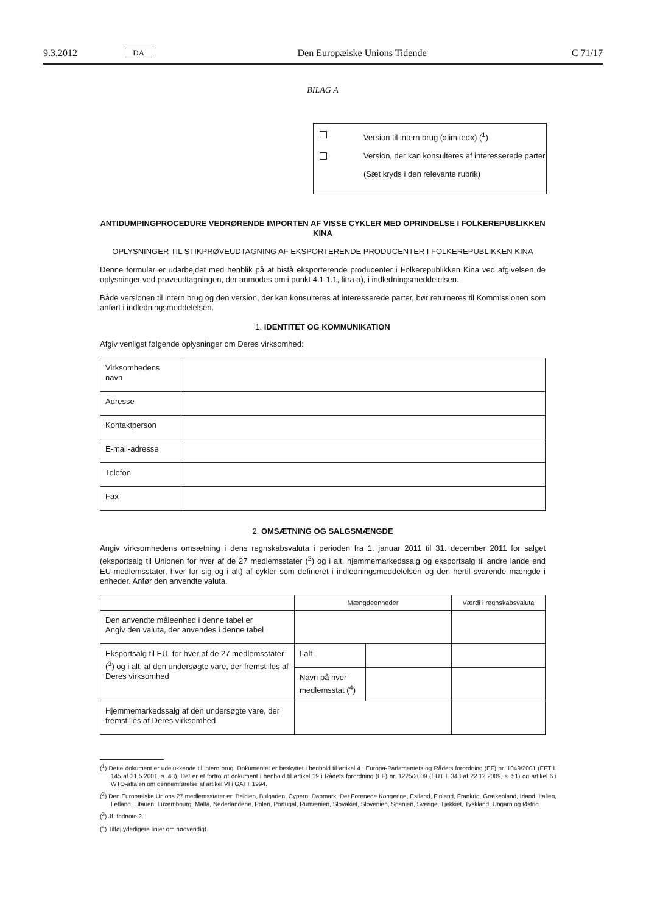9.3.2012 DA Den Europæiske Unions Tidende C 71/17
BILAG A
Version til intern brug (»limited«) (<sup>1</sup>)
Version, der kan konsulteres af interesserede parter
(Sæt kryds i den relevante rubrik)
ANTIDUMPINGPROCEDURE VEDRØRENDE IMPORTEN AF VISSE CYKLER MED OPRINDELSE I FOLKEREPUBLIKKEN KINA
OPLYSNINGER TIL STIKPRØVEUDTAGNING AF EKSPORTERENDE PRODUCENTER I FOLKEREPUBLIKKEN KINA
Denne formular er udarbejdet med henblik på at bistå eksporterende producenter i Folkerepublikken Kina ved afgivelsen de oplysninger ved prøveudtagningen, der anmodes om i punkt 4.1.1.1, litra a), i indledningsmeddelelsen.
Både versionen til intern brug og den version, der kan konsulteres af interesserede parter, bør returneres til Kommissionen som anført i indledningsmeddelelsen.
1. IDENTITET OG KOMMUNIKATION
Afgiv venligst følgende oplysninger om Deres virksomhed:
| Virksomhedens navn | |
| Adresse | |
| Kontaktperson | |
| E-mail-adresse | |
| Telefon | |
| Fax | |
2. OMSÆTNING OG SALGSMÆNGDE
Angiv virksomhedens omsætning i dens regnskabsvaluta i perioden fra 1. januar 2011 til 31. december 2011 for salget (eksportsalg til Unionen for hver af de 27 medlemsstater (<sup>2</sup>) og i alt, hjemmemarkedssalg og eksportsalg til andre lande end EU-medlemsstater, hver for sig og i alt) af cykler som defineret i indledningsmeddelelsen og den hertil svarende mængde i enheder. Anfør den anvendte valuta.
| | Mængdeenheder | | Værdi i regnskabsvaluta |
| --- | --- | --- | --- |
| Den anvendte måleenhed i denne tabel er Angiv den valuta, der anvendes i denne tabel | | | |
| Eksportsalg til EU, for hver af de 27 medlemsstater (<sup>3</sup>) og i alt, af den undersøgte vare, der fremstilles af Deres virksomhed | I alt | | |
| | Navn på hver medlemsstat (<sup>4</sup>) | | |
| Hjemmemarkedssalg af den undersøgte vare, der fremstilles af Deres virksomhed | | | |
(<sup>1</sup>) Dette dokument er udelukkende til intern brug. Dokumentet er beskyttet i henhold til artikel 4 i Europa-Parlamentets og Rådets forordning (EF) nr. 1049/2001 (EFT L 145 af 31.5.2001, s. 43). Det er et fortroligt dokument i henhold til artikel 19 i Rådets forordning (EF) nr. 1225/2009 (EUT L 343 af 22.12.2009, s. 51) og artikel 6 i WTO-aftalen om gennemførelse af artikel VI i GATT 1994.
(<sup>2</sup>) Den Europæiske Unions 27 medlemsstater er: Belgien, Bulgarien, Cypern, Danmark, Det Forenede Kongerige, Estland, Finland, Frankrig, Grækenland, Irland, Italien, Letland, Litauen, Luxembourg, Malta, Nederlandene, Polen, Portugal, Rumænien, Slovakiet, Slovenien, Spanien, Sverige, Tjekkiet, Tyskland, Ungarn og Østrig.
(<sup>3</sup>) Jf. fodnote 2.
(<sup>4</sup>) Tilføj yderligere linjer om nødvendigt.